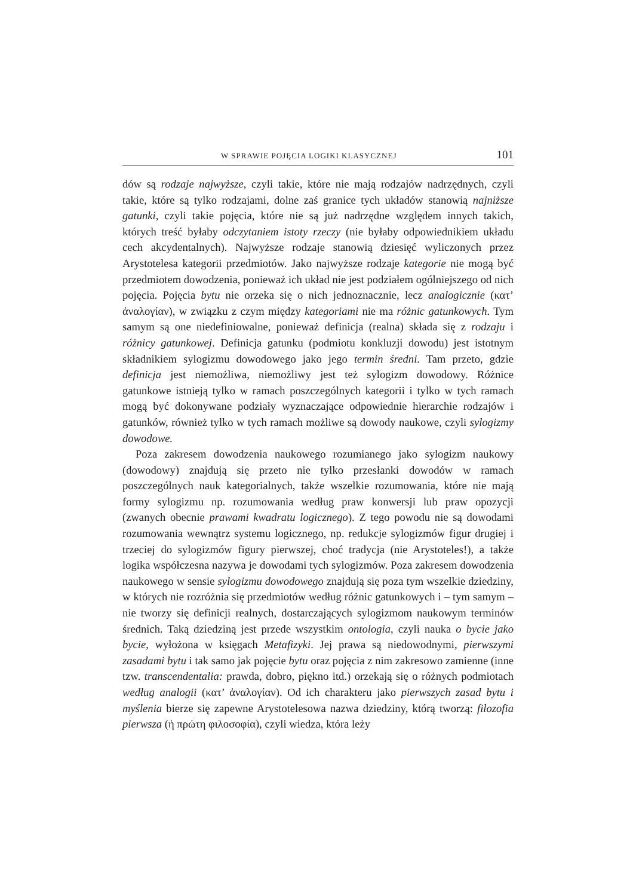W SPRAWIE POJĘCIA LOGIKI KLASYCZNEJ 101
dów są rodzaje najwyższe, czyli takie, które nie mają rodzajów nadrzędnych, czyli takie, które są tylko rodzajami, dolne zaś granice tych układów stanowią najniższe gatunki, czyli takie pojęcia, które nie są już nadrzędne względem innych takich, których treść byłaby odczytaniem istoty rzeczy (nie byłaby odpowiednikiem układu cech akcydentalnych). Najwyższe rodzaje stanowią dziesięć wyliczonych przez Arystotelesa kategorii przedmiotów. Jako najwyższe rodzaje kategorie nie mogą być przedmiotem dowodzenia, ponieważ ich układ nie jest podziałem ogólniejszego od nich pojęcia. Pojęcia bytu nie orzeka się o nich jednoznacznie, lecz analogicznie (κατ’ ἀναλογίαν), w związku z czym między kategoriami nie ma różnic gatunkowych. Tym samym są one niedefiniowalne, ponieważ definicja (realna) składa się z rodzaju i różnicy gatunkowej. Definicja gatunku (podmiotu konkluzji dowodu) jest istotnym składnikiem sylogizmu dowodowego jako jego termin średni. Tam przeto, gdzie definicja jest niemożliwa, niemożliwy jest też sylogizm dowodowy. Różnice gatunkowe istnieją tylko w ramach poszczególnych kategorii i tylko w tych ramach mogą być dokonywane podziały wyznaczające odpowiednie hierarchie rodzajów i gatunków, również tylko w tych ramach możliwe są dowody naukowe, czyli sylogizmy dowodowe.
Poza zakresem dowodzenia naukowego rozumianego jako sylogizm naukowy (dowodowy) znajdują się przeto nie tylko przesłanki dowodów w ramach poszczególnych nauk kategorialnych, także wszelkie rozumowania, które nie mają formy sylogizmu np. rozumowania według praw konwersji lub praw opozycji (zwanych obecnie prawami kwadratu logicznego). Z tego powodu nie są dowodami rozumowania wewnątrz systemu logicznego, np. redukcje sylogizmów figur drugiej i trzeciej do sylogizmów figury pierwszej, choć tradycja (nie Arystoteles!), a także logika współczesna nazywa je dowodami tych sylogizmów. Poza zakresem dowodzenia naukowego w sensie sylogizmu dowodowego znajdują się poza tym wszelkie dziedziny, w których nie rozróżnia się przedmiotów według różnic gatunkowych i – tym samym – nie tworzy się definicji realnych, dostarczających sylogizmom naukowym terminów średnich. Taką dziedziną jest przede wszystkim ontologia, czyli nauka o bycie jako bycie, wyłożona w księgach Metafizyki. Jej prawa są niedowodnymi, pierwszymi zasadami bytu i tak samo jak pojęcie bytu oraz pojęcia z nim zakresowo zamienne (inne tzw. transcendentalia: prawda, dobro, piękno itd.) orzekają się o różnych podmiotach według analogii (κατ’ ἀναλογίαν). Od ich charakteru jako pierwszych zasad bytu i myślenia bierze się zapewne Arystotelesowa nazwa dziedziny, którą tworzą: filozofia pierwsza (ἡ πρώτη φιλοσοφία), czyli wiedza, która leży